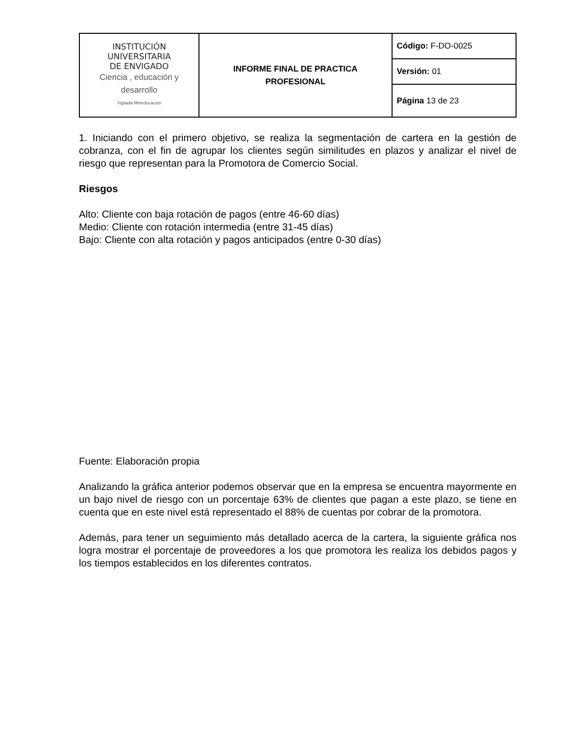| INSTITUCIÓN UNIVERSITARIA DE ENVIGADO Ciencia , educación y desarrollo Vigilada Mineducación | INFORME FINAL DE PRACTICA PROFESIONAL | Código: F-DO-0025 |
| | | Versión: 01 |
| | | Página 13 de 23 |
1. Iniciando con el primero objetivo, se realiza la segmentación de cartera en la gestión de cobranza, con el fin de agrupar los clientes según similitudes en plazos y analizar el nivel de riesgo que representan para la Promotora de Comercio Social.
Riesgos
Alto: Cliente con baja rotación de pagos (entre 46-60 días)
Medio: Cliente con rotación intermedia (entre 31-45 días)
Bajo: Cliente con alta rotación y pagos anticipados (entre 0-30 días)
Fuente: Elaboración propia
Analizando la gráfica anterior podemos observar que en la empresa se encuentra mayormente en un bajo nivel de riesgo con un porcentaje 63% de clientes que pagan a este plazo, se tiene en cuenta que en este nivel está representado el 88% de cuentas por cobrar de la promotora.
Además, para tener un seguimiento más detallado acerca de la cartera, la siguiente gráfica nos logra mostrar el porcentaje de proveedores a los que promotora les realiza los debidos pagos y los tiempos establecidos en los diferentes contratos.